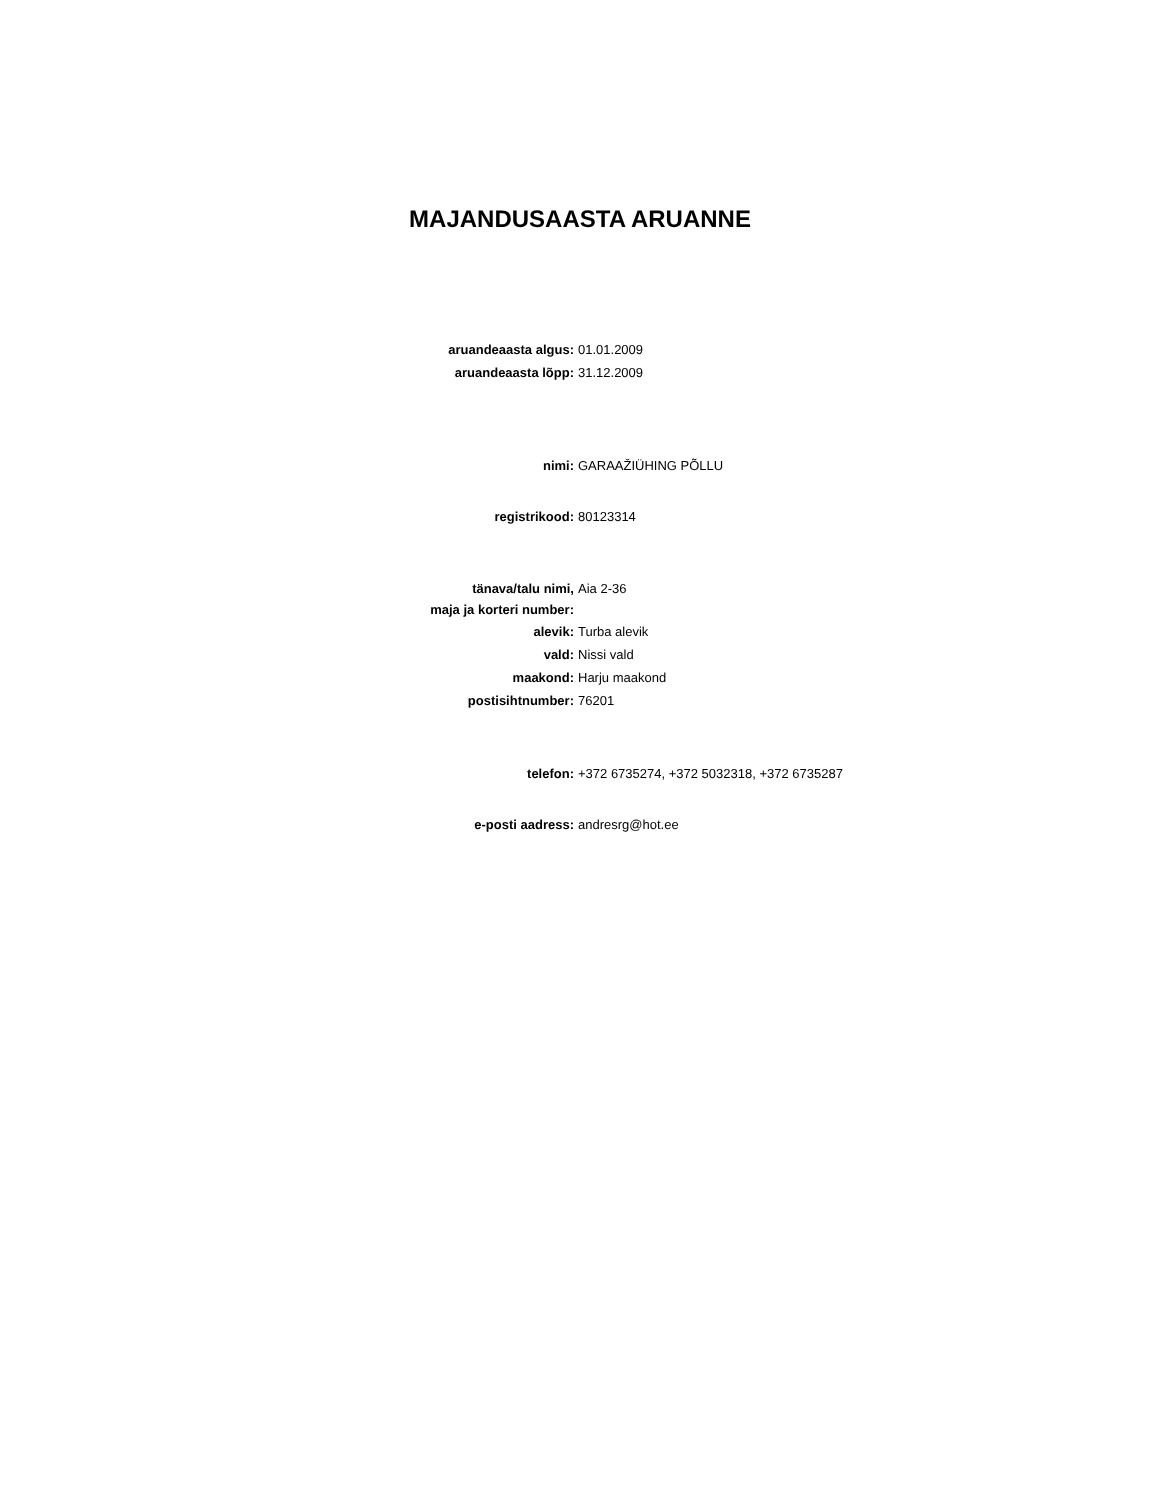MAJANDUSAASTA ARUANNE
aruandeaasta algus: 01.01.2009
aruandeaasta lõpp: 31.12.2009
nimi: GARAAŽIÜHING PÕLLU
registrikood: 80123314
tänava/talu nimi,
maja ja korteri number:
Aia 2-36
alevik: Turba alevik
vald: Nissi vald
maakond: Harju maakond
postisihtnumber: 76201
telefon: +372 6735274, +372 5032318, +372 6735287
e-posti aadress: andresrg@hot.ee